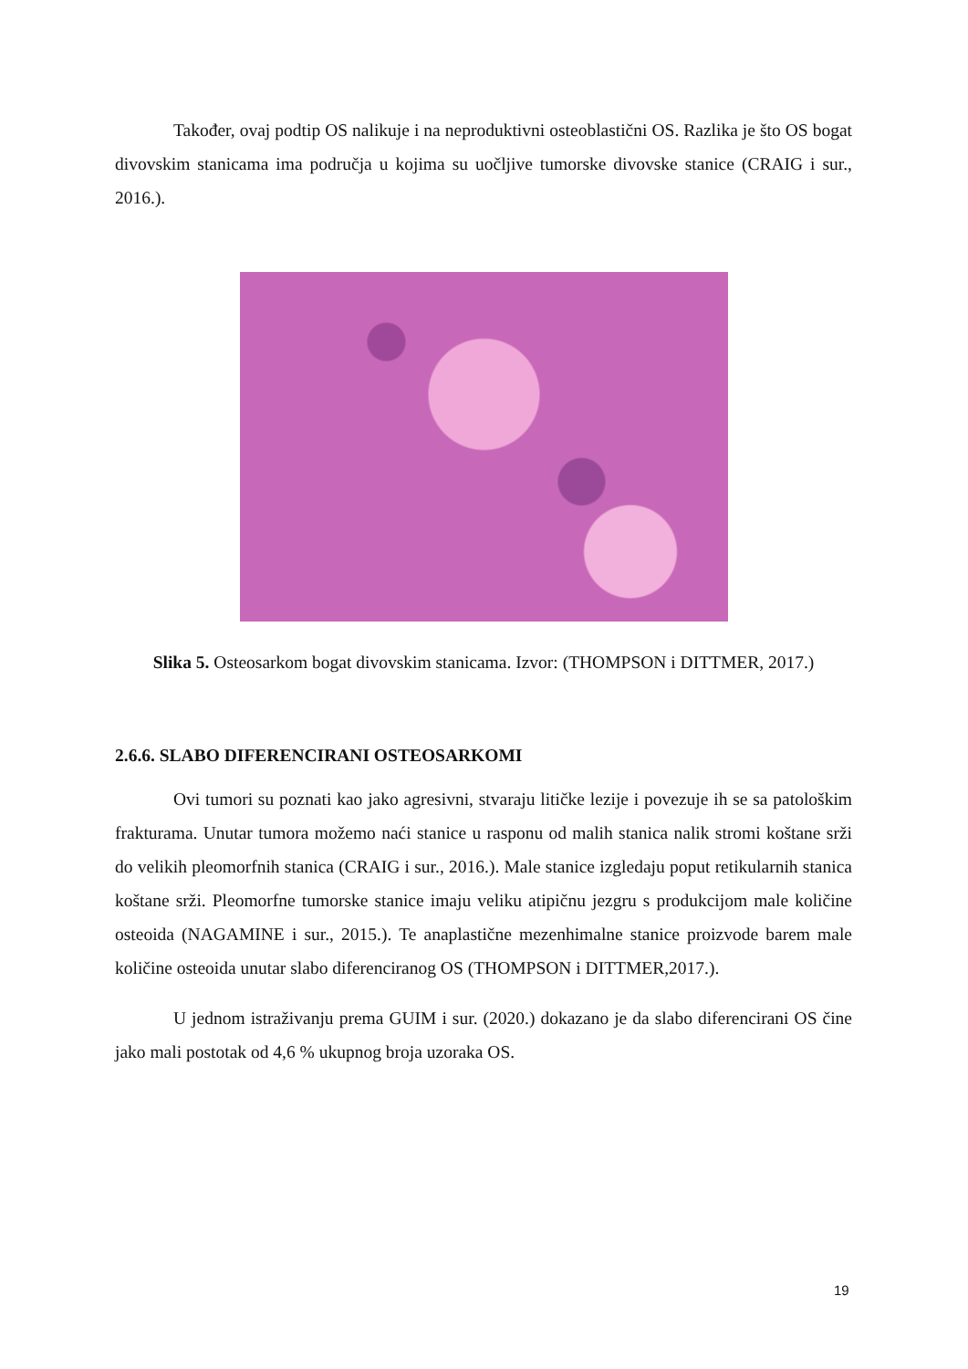Također, ovaj podtip OS nalikuje i na neproduktivni osteoblastični OS. Razlika je što OS bogat divovskim stanicama ima područja u kojima su uočljive tumorske divovske stanice (CRAIG i sur., 2016.).
Slika 5. Osteosarkom bogat divovskim stanicama. Izvor: (THOMPSON i DITTMER, 2017.)
2.6.6. SLABO DIFERENCIRANI OSTEOSARKOMI
Ovi tumori su poznati kao jako agresivni, stvaraju litičke lezije i povezuje ih se sa patološkim frakturama. Unutar tumora možemo naći stanice u rasponu od malih stanica nalik stromi koštane srži do velikih pleomorfnih stanica (CRAIG i sur., 2016.). Male stanice izgledaju poput retikularnih stanica koštane srži. Pleomorfne tumorske stanice imaju veliku atipičnu jezgru s produkcijom male količine osteoida (NAGAMINE i sur., 2015.). Te anaplastične mezenhimalne stanice proizvode barem male količine osteoida unutar slabo diferenciranog OS (THOMPSON i DITTMER,2017.).
U jednom istraživanju prema GUIM i sur. (2020.) dokazano je da slabo diferencirani OS čine jako mali postotak od 4,6 % ukupnog broja uzoraka OS.
19